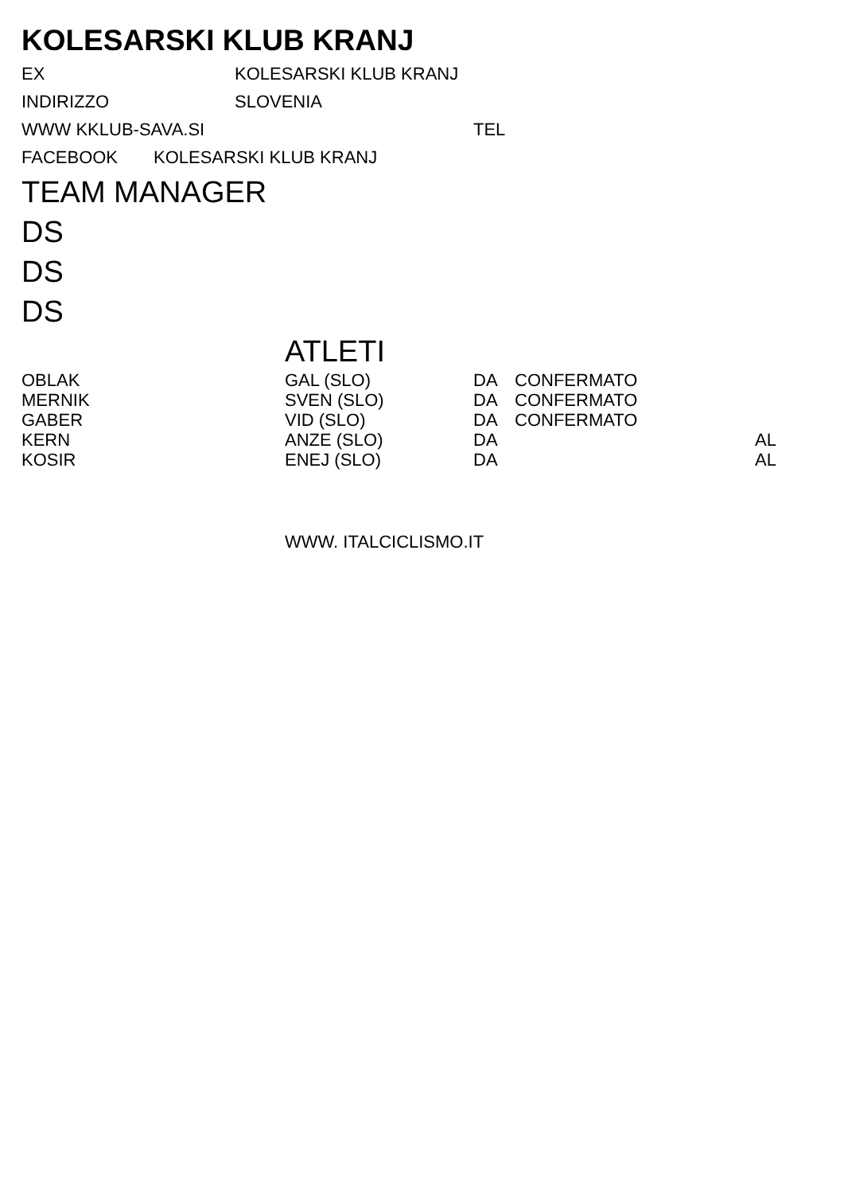KOLESARSKI KLUB KRANJ
EX KOLESARSKI KLUB KRANJ
INDIRIZZO SLOVENIA
WWW KKLUB-SAVA.SI TEL
FACEBOOK KOLESARSKI KLUB KRANJ
TEAM MANAGER
DS
DS
DS
ATLETI
| OBLAK | GAL (SLO) | DA | CONFERMATO | |
| MERNIK | SVEN (SLO) | DA | CONFERMATO | |
| GABER | VID (SLO) | DA | CONFERMATO | |
| KERN | ANZE (SLO) | DA | | AL |
| KOSIR | ENEJ (SLO) | DA | | AL |
WWW. ITALCICLISMO.IT